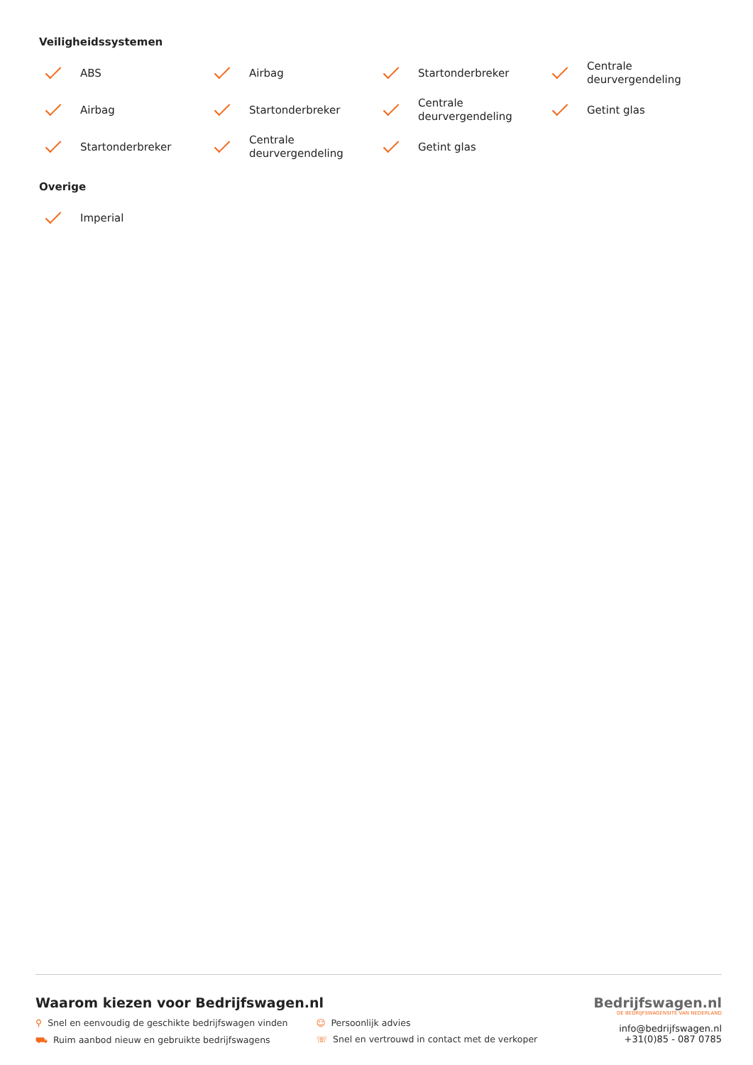Veiligheidssystemen
ABS
Airbag
Startonderbreker
Centrale deurvergendeling
Airbag
Startonderbreker
Centrale deurvergendeling
Getint glas
Startonderbreker
Centrale deurvergendeling
Getint glas
Overige
Imperial
Waarom kiezen voor Bedrijfswagen.nl
⚲ Snel en eenvoudig de geschikte bedrijfswagen vinden
⛟ Ruim aanbod nieuw en gebruikte bedrijfswagens
☺ Persoonlijk advies
☏ Snel en vertrouwd in contact met de verkoper
Bedrijfswagen.nl
DE BEDRIJFSWAGENSITE VAN NEDERLAND
info@bedrijfswagen.nl
+31(0)85 - 087 0785